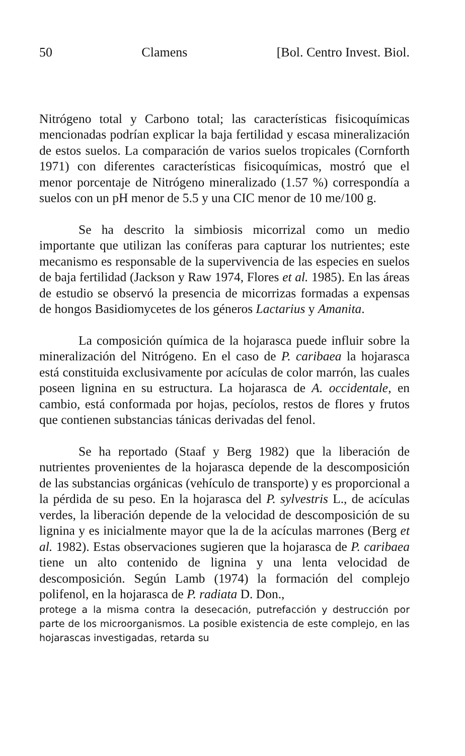50 Clamens [Bol. Centro Invest. Biol.
Nitrógeno total y Carbono total; las características fisicoquímicas mencionadas podrían explicar la baja fertilidad y escasa mineralización de estos suelos. La comparación de varios suelos tropicales (Cornforth 1971) con diferentes características fisicoquímicas, mostró que el menor porcentaje de Nitrógeno mineralizado (1.57 %) correspondía a suelos con un pH menor de 5.5 y una CIC menor de 10 me/100 g.
Se ha descrito la simbiosis micorrizal como un medio importante que utilizan las coníferas para capturar los nutrientes; este mecanismo es responsable de la supervivencia de las especies en suelos de baja fertilidad (Jackson y Raw 1974, Flores et al. 1985). En las áreas de estudio se observó la presencia de micorrizas formadas a expensas de hongos Basidiomycetes de los géneros Lactarius y Amanita.
La composición química de la hojarasca puede influir sobre la mineralización del Nitrógeno. En el caso de P. caribaea la hojarasca está constituida exclusivamente por acículas de color marrón, las cuales poseen lignina en su estructura. La hojarasca de A. occidentale, en cambio, está conformada por hojas, pecíolos, restos de flores y frutos que contienen substancias tánicas derivadas del fenol.
Se ha reportado (Staaf y Berg 1982) que la liberación de nutrientes provenientes de la hojarasca depende de la descomposición de las substancias orgánicas (vehículo de transporte) y es proporcional a la pérdida de su peso. En la hojarasca del P. sylvestris L., de acículas verdes, la liberación depende de la velocidad de descomposición de su lignina y es inicialmente mayor que la de la acículas marrones (Berg et al. 1982). Estas observaciones sugieren que la hojarasca de P. caribaea tiene un alto contenido de lignina y una lenta velocidad de descomposición. Según Lamb (1974) la formación del complejo polifenol, en la hojarasca de P. radiata D. Don.,
protege a la misma contra la desecación, putrefacción y destrucción por parte de los microorganismos. La posible existencia de este complejo, en las hojarascas investigadas, retarda su